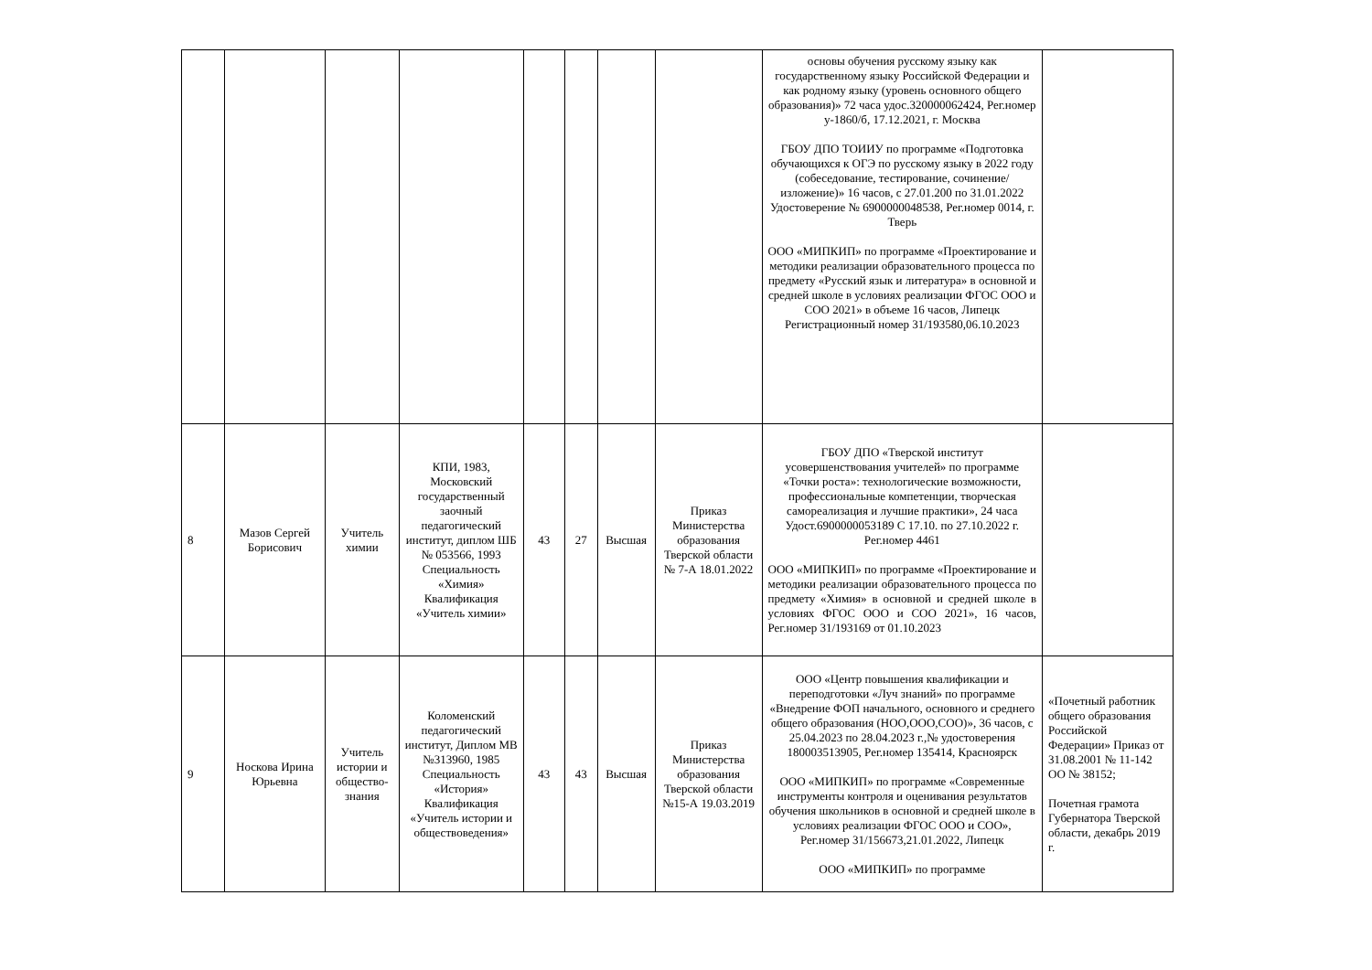| | | | | | | | | основы обучения русскому языку как государственному языку Российской Федерации и как родному языку (уровень основного общего образования)» 72 часа удос.320000062424, Рег.номер у-1860/б, 17.12.2021, г. Москва ГБОУ ДПО ТОИИУ по программе «Подготовка обучающихся к ОГЭ по русскому языку в 2022 году (собеседование, тестирование, сочинение/изложение)» 16 часов, с 27.01.200 по 31.01.2022 Удостоверение № 6900000048538, Рег.номер 0014, г. Тверь ООО «МИПКИП» по программе «Проектирование и методики реализации образовательного процесса по предмету «Русский язык и литература» в основной и средней школе в условиях реализации ФГОС ООО и СОО 2021» в объеме 16 часов, Липецк Регистрационный номер 31/193580,06.10.2023 | |
| 8 | Мазов Сергей Борисович | Учитель химии | КПИ, 1983, Московский государственный заочный педагогический институт, диплом ШБ № 053566, 1993 Специальность «Химия» Квалификация «Учитель химии» | 43 | 27 | Высшая | Приказ Министерства образования Тверской области № 7-А 18.01.2022 | ГБОУ ДПО «Тверской институт усовершенствования учителей» по программе «Точки роста»: технологические возможности, профессиональные компетенции, творческая самореализация и лучшие практики», 24 часа Удост.6900000053189 С 17.10. по 27.10.2022 г. Рег.номер 4461 ООО «МИПКИП» по программе «Проектирование и методики реализации образовательного процесса по предмету «Химия» в основной и средней школе в условиях ФГОС ООО и СОО 2021», 16 часов, Рег.номер 31/193169 от 01.10.2023 | |
| 9 | Носкова Ирина Юрьевна | Учитель истории и общество-знания | Коломенский педагогический институт, Диплом МВ №313960, 1985 Специальность «История» Квалификация «Учитель истории и обществоведения» | 43 | 43 | Высшая | Приказ Министерства образования Тверской области №15-А 19.03.2019 | ООО «Центр повышения квалификации и переподготовки «Луч знаний» по программе «Внедрение ФОП начального, основного и среднего общего образования (НОО,ООО,СОО)», 36 часов, с 25.04.2023 по 28.04.2023 г.,№ удостоверения 180003513905, Рег.номер 135414, Красноярск ООО «МИПКИП» по программе «Современные инструменты контроля и оценивания результатов обучения школьников в основной и средней школе в условиях реализации ФГОС ООО и СОО», Рег.номер 31/156673,21.01.2022, Липецк ООО «МИПКИП» по программе | «Почетный работник общего образования Российской Федерации» Приказ от 31.08.2001 № 11-142 ОО № 38152; Почетная грамота Губернатора Тверской области, декабрь 2019 г. |